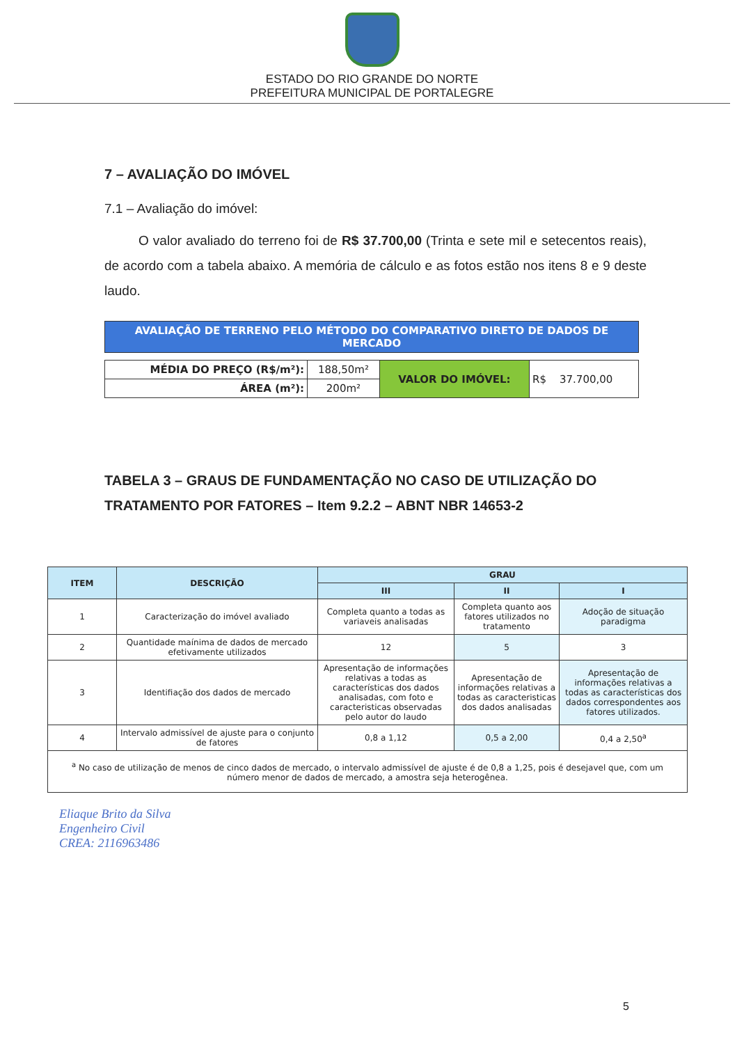ESTADO DO RIO GRANDE DO NORTE
PREFEITURA MUNICIPAL DE PORTALEGRE
7 – AVALIAÇÃO DO IMÓVEL
7.1 – Avaliação do imóvel:
O valor avaliado do terreno foi de R$ 37.700,00 (Trinta e sete mil e setecentos reais), de acordo com a tabela abaixo. A memória de cálculo e as fotos estão nos itens 8 e 9 deste laudo.
| AVALIAÇÃO DE TERRENO PELO MÉTODO DO COMPARATIVO DIRETO DE DADOS DE MERCADO |
| MÉDIA DO PREÇO (R$/m²): | 188,50m² | VALOR DO IMÓVEL: | R$ 37.700,00 |
| ÁREA (m²): | 200m² | | |
TABELA 3 – GRAUS DE FUNDAMENTAÇÃO NO CASO DE UTILIZAÇÃO DO TRATAMENTO POR FATORES – Item 9.2.2 – ABNT NBR 14653-2
| ITEM | DESCRIÇÃO | GRAU | | |
| --- | --- | --- | --- | --- |
| | | III | II | I |
| 1 | Caracterização do imóvel avaliado | Completa quanto a todas as variaveis analisadas | Completa quanto aos fatores utilizados no tratamento | Adoção de situação paradigma |
| 2 | Quantidade maínima de dados de mercado efetivamente utilizados | 12 | 5 | 3 |
| 3 | Identifiação dos dados de mercado | Apresentação de informações relativas a todas as características dos dados analisadas, com foto e caracteristicas observadas pelo autor do laudo | Apresentação de informações relativas a todas as caracteristicas dos dados analisadas | Apresentação de informações relativas a todas as características dos dados correspondentes aos fatores utilizados. |
| 4 | Intervalo admissível de ajuste para o conjunto de fatores | 0,8 a 1,12 | 0,5 a 2,00 | 0,4 a 2,50<sup>a</sup> |
| <sup>a</sup> No caso de utilização de menos de cinco dados de mercado, o intervalo admissível de ajuste é de 0,8 a 1,25, pois é desejavel que, com um número menor de dados de mercado, a amostra seja heterogênea. | | | | |
Eliaque Brito da Silva
Engenheiro Civil
CREA: 2116963486
5